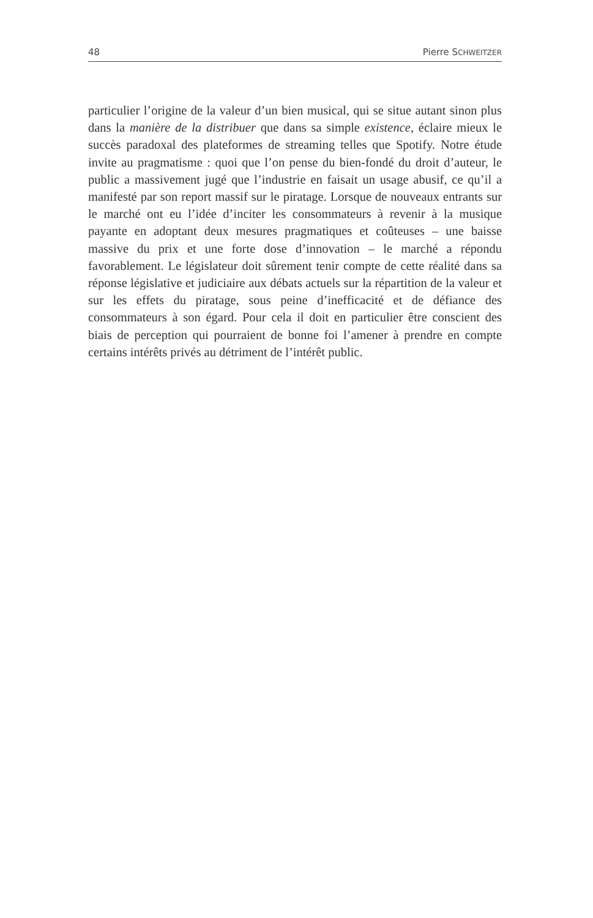48 Pierre SCHWEITZER
particulier l’origine de la valeur d’un bien musical, qui se situe autant sinon plus dans la manière de la distribuer que dans sa simple existence, éclaire mieux le succès paradoxal des plateformes de streaming telles que Spotify. Notre étude invite au pragmatisme : quoi que l’on pense du bien-fondé du droit d’auteur, le public a massivement jugé que l’industrie en faisait un usage abusif, ce qu’il a manifesté par son report massif sur le piratage. Lorsque de nouveaux entrants sur le marché ont eu l’idée d’inciter les consommateurs à revenir à la musique payante en adoptant deux mesures pragmatiques et coûteuses – une baisse massive du prix et une forte dose d’innovation – le marché a répondu favorablement. Le législateur doit sûrement tenir compte de cette réalité dans sa réponse législative et judiciaire aux débats actuels sur la répartition de la valeur et sur les effets du piratage, sous peine d’inefficacité et de défiance des consommateurs à son égard. Pour cela il doit en particulier être conscient des biais de perception qui pourraient de bonne foi l’amener à prendre en compte certains intérêts privés au détriment de l’intérêt public.